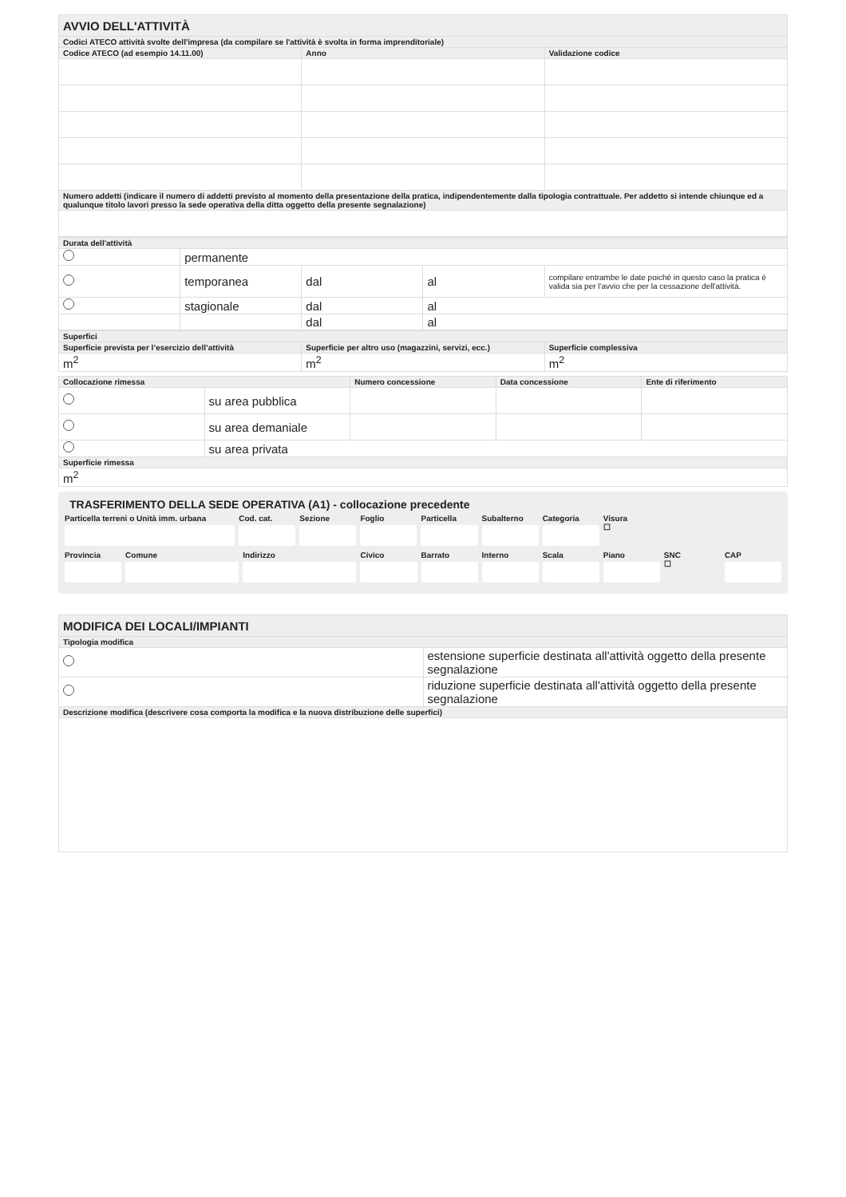| AVVIO DELL'ATTIVITÀ | | |
| Codici ATECO attività svolte dell'impresa (da compilare se l'attività è svolta in forma imprenditoriale) | | |
| Codice ATECO (ad esempio 14.11.00) | Anno | Validazione codice |
| Numero addetti (indicare il numero di addetti previsto al momento della presentazione della pratica, indipendentemente dalla tipologia contrattuale. Per addetto si intende chiunque ed a qualunque titolo lavori presso la sede operativa della ditta oggetto della presente segnalazione) | | |
| Durata dell'attività | | | | |
| | permanente | | | |
| | temporanea | dal | al | compilare entrambe le date poiché in questo caso la pratica è valida sia per l'avvio che per la cessazione dell'attività. |
| | stagionale | dal | al | |
| | | dal | al | |
| Superfici | | |
| Superficie prevista per l’esercizio dell’attività | Superficie per altro uso (magazzini, servizi, ecc.) | Superficie complessiva |
| m<sup>2</sup> | m<sup>2</sup> | m<sup>2</sup> |
| Collocazione rimessa | | Numero concessione | Data concessione | Ente di riferimento |
| | su area pubblica | | | |
| | su area demaniale | | | |
| | su area privata | | | |
| Superficie rimessa | | | | |
| m<sup>2</sup> | | | | |
TRASFERIMENTO DELLA SEDE OPERATIVA (A1) - collocazione precedente
Particella terreni o Unità imm. urbana
Cod. cat. Sezione Foglio Particella Subalterno Categoria Visura
☐
Provincia Comune Indirizzo Civico Barrato Interno Scala Piano SNC
☐
CAP
| MODIFICA DEI LOCALI/IMPIANTI | |
| Tipologia modifica | |
| | estensione superficie destinata all'attività oggetto della presente segnalazione |
| | riduzione superficie destinata all'attività oggetto della presente segnalazione |
| Descrizione modifica (descrivere cosa comporta la modifica e la nuova distribuzione delle superfici) | |